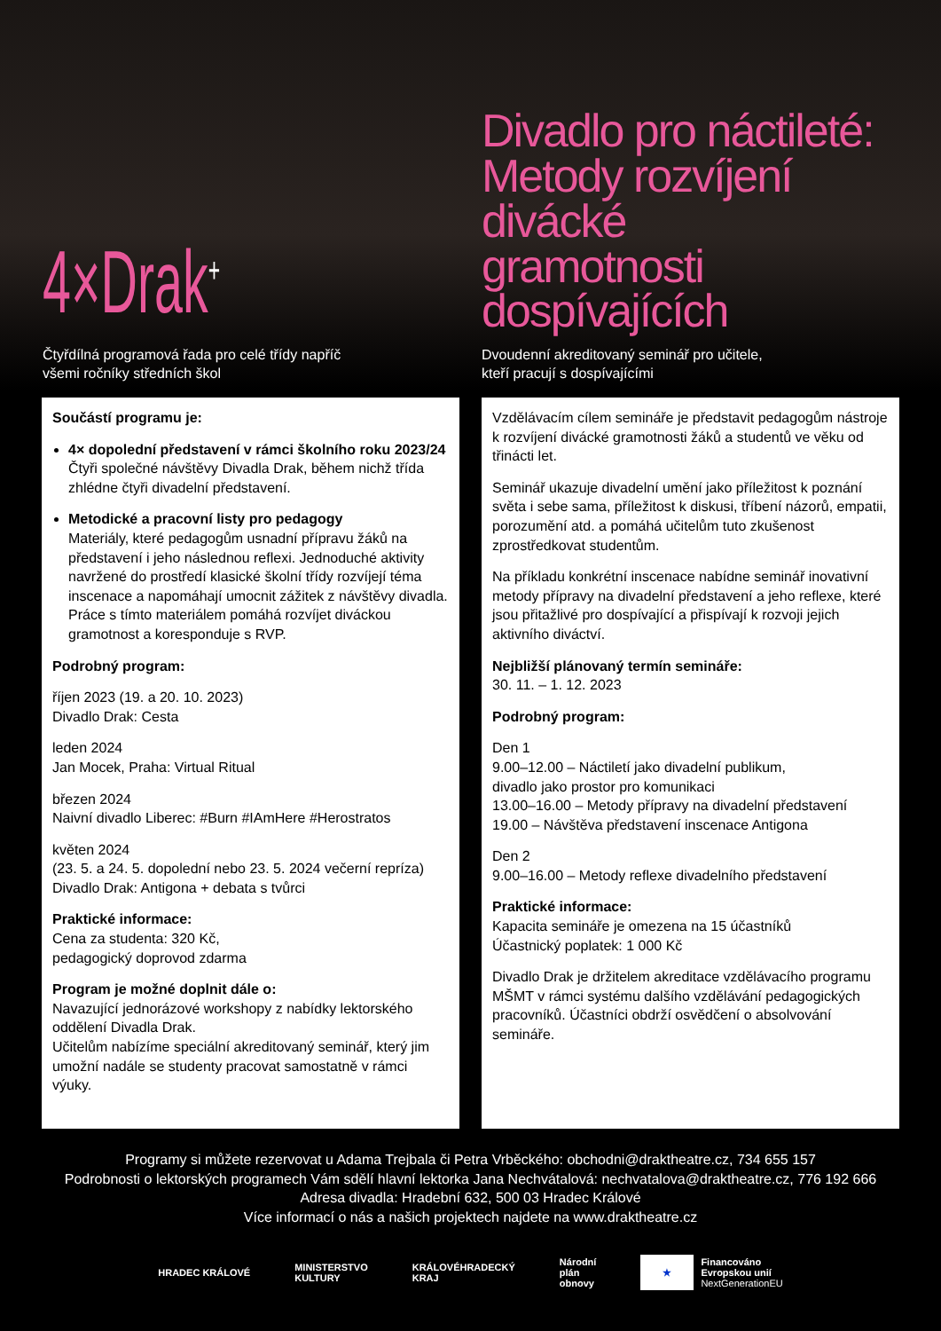4×Drak<sup>+</sup>
Čtyřdílná programová řada pro celé třídy napříč
všemi ročníky středních škol
Divadlo pro náctileté:
Metody rozvíjení divácké
gramotnosti dospívajících
Dvoudenní akreditovaný seminář pro učitele,
kteří pracují s dospívajícími
Součástí programu je:
4× dopolední představení v rámci školního roku 2023/24
Čtyři společné návštěvy Divadla Drak, během nichž třída zhlédne čtyři divadelní představení.
Metodické a pracovní listy pro pedagogy
Materiály, které pedagogům usnadní přípravu žáků na představení i jeho následnou reflexi. Jednoduché aktivity navržené do prostředí klasické školní třídy rozvíjejí téma inscenace a napomáhají umocnit zážitek z návštěvy divadla. Práce s tímto materiálem pomáhá rozvíjet diváckou gramotnost a koresponduje s RVP.
Podrobný program:
říjen 2023 (19. a 20. 10. 2023)
Divadlo Drak: Cesta
leden 2024
Jan Mocek, Praha: Virtual Ritual
březen 2024
Naivní divadlo Liberec: #Burn #IAmHere #Herostratos
květen 2024
(23. 5. a 24. 5. dopolední nebo 23. 5. 2024 večerní repríza)
Divadlo Drak: Antigona + debata s tvůrci
Praktické informace:
Cena za studenta: 320 Kč,
pedagogický doprovod zdarma
Program je možné doplnit dále o:
Navazující jednorázové workshopy z nabídky lektorského oddělení Divadla Drak.
Učitelům nabízíme speciální akreditovaný seminář, který jim umožní nadále se studenty pracovat samostatně v rámci výuky.
Vzdělávacím cílem semináře je představit pedagogům nástroje k rozvíjení divácké gramotnosti žáků a studentů ve věku od třinácti let.
Seminář ukazuje divadelní umění jako příležitost k poznání světa i sebe sama, příležitost k diskusi, tříbení názorů, empatii, porozumění atd. a pomáhá učitelům tuto zkušenost zprostředkovat studentům.
Na příkladu konkrétní inscenace nabídne seminář inovativní metody přípravy na divadelní představení a jeho reflexe, které jsou přitažlivé pro dospívající a přispívají k rozvoji jejich aktivního diváctví.
Nejbližší plánovaný termín semináře:
30. 11. – 1. 12. 2023
Podrobný program:
Den 1
9.00–12.00 – Náctiletí jako divadelní publikum,
divadlo jako prostor pro komunikaci
13.00–16.00 – Metody přípravy na divadelní představení
19.00 – Návštěva představení inscenace Antigona
Den 2
9.00–16.00 – Metody reflexe divadelního představení
Praktické informace:
Kapacita semináře je omezena na 15 účastníků
Účastnický poplatek: 1 000 Kč
Divadlo Drak je držitelem akreditace vzdělávacího programu MŠMT v rámci systému dalšího vzdělávání pedagogických pracovníků. Účastníci obdrží osvědčení o absolvování semináře.
Programy si můžete rezervovat u Adama Trejbala či Petra Vrběckého: obchodni@draktheatre.cz, 734 655 157
Podrobnosti o lektorských programech Vám sdělí hlavní lektorka Jana Nechvátalová: nechvatalova@draktheatre.cz, 776 192 666
Adresa divadla: Hradební 632, 500 03 Hradec Králové
Více informací o nás a našich projektech najdete na www.draktheatre.cz
HRADEC KRÁLOVÉ
MINISTERSTVO
KULTURY
KRÁLOVÉHRADECKÝ
KRAJ
Národní
plán
obnovy
★
Financováno
Evropskou unií
NextGenerationEU